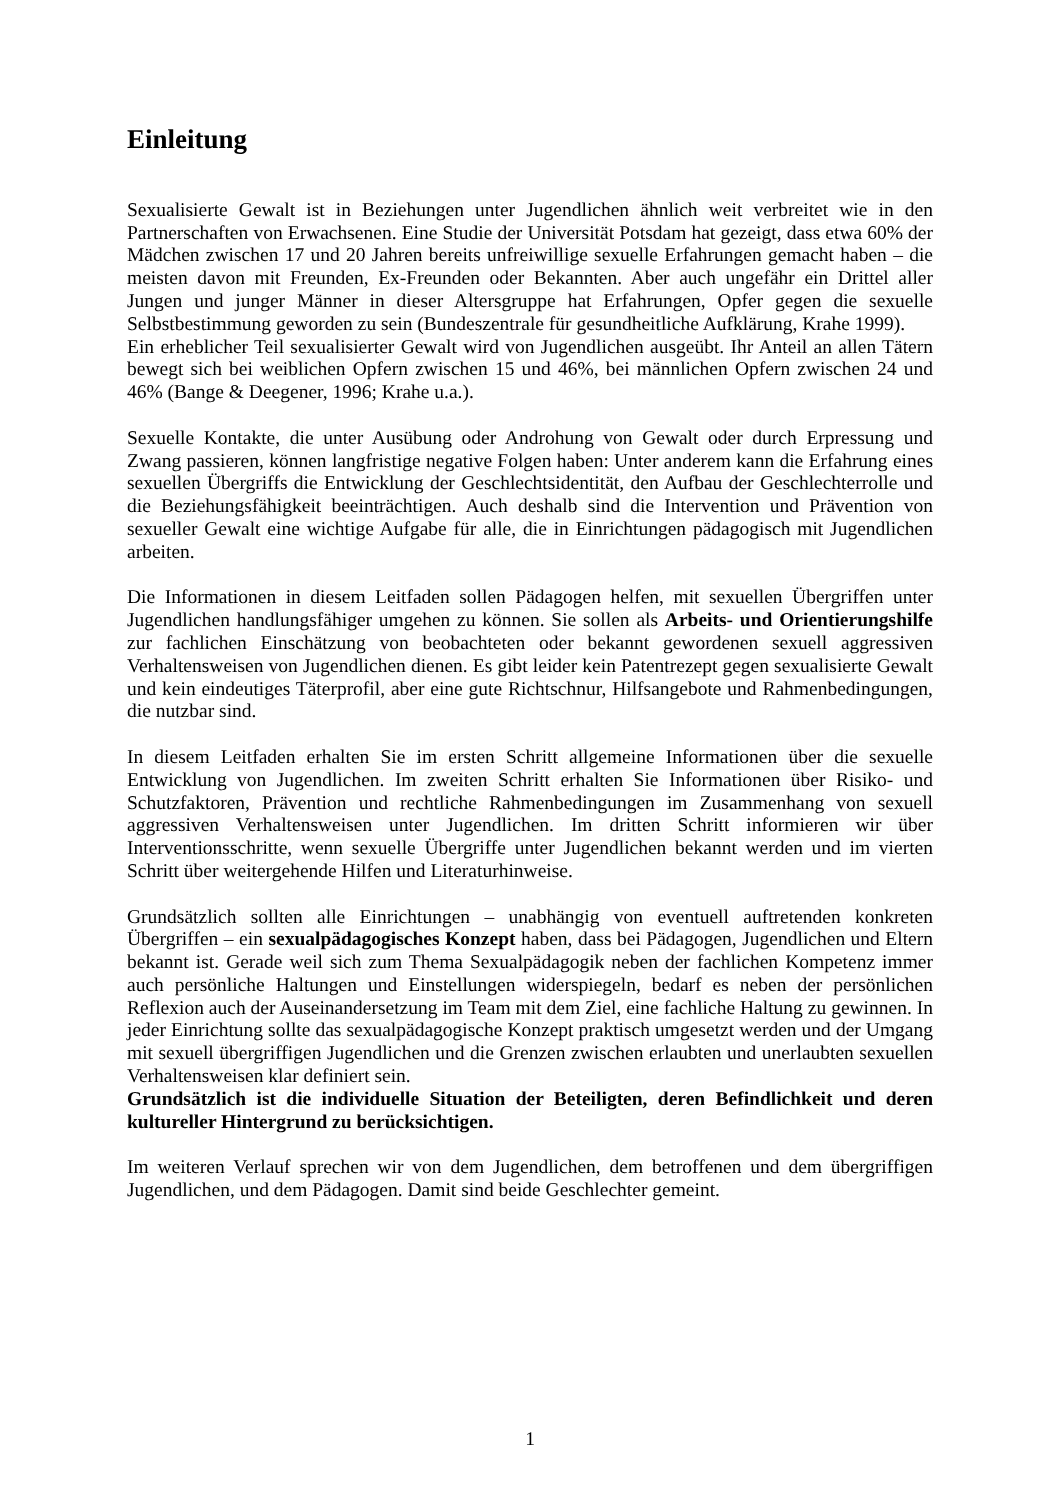Einleitung
Sexualisierte Gewalt ist in Beziehungen unter Jugendlichen ähnlich weit verbreitet wie in den Partnerschaften von Erwachsenen. Eine Studie der Universität Potsdam hat gezeigt, dass etwa 60% der Mädchen zwischen 17 und 20 Jahren bereits unfreiwillige sexuelle Erfahrungen gemacht haben – die meisten davon mit Freunden, Ex-Freunden oder Bekannten. Aber auch ungefähr ein Drittel aller Jungen und junger Männer in dieser Altersgruppe hat Erfahrungen, Opfer gegen die sexuelle Selbstbestimmung geworden zu sein (Bundeszentrale für gesundheitliche Aufklärung, Krahe 1999).
Ein erheblicher Teil sexualisierter Gewalt wird von Jugendlichen ausgeübt. Ihr Anteil an allen Tätern bewegt sich bei weiblichen Opfern zwischen 15 und 46%, bei männlichen Opfern zwischen 24 und 46% (Bange & Deegener, 1996; Krahe u.a.).
Sexuelle Kontakte, die unter Ausübung oder Androhung von Gewalt oder durch Erpressung und Zwang passieren, können langfristige negative Folgen haben: Unter anderem kann die Erfahrung eines sexuellen Übergriffs die Entwicklung der Geschlechtsidentität, den Aufbau der Geschlechterrolle und die Beziehungsfähigkeit beeinträchtigen. Auch deshalb sind die Intervention und Prävention von sexueller Gewalt eine wichtige Aufgabe für alle, die in Einrichtungen pädagogisch mit Jugendlichen arbeiten.
Die Informationen in diesem Leitfaden sollen Pädagogen helfen, mit sexuellen Übergriffen unter Jugendlichen handlungsfähiger umgehen zu können. Sie sollen als Arbeits- und Orientierungshilfe zur fachlichen Einschätzung von beobachteten oder bekannt gewordenen sexuell aggressiven Verhaltensweisen von Jugendlichen dienen. Es gibt leider kein Patentrezept gegen sexualisierte Gewalt und kein eindeutiges Täterprofil, aber eine gute Richtschnur, Hilfsangebote und Rahmenbedingungen, die nutzbar sind.
In diesem Leitfaden erhalten Sie im ersten Schritt allgemeine Informationen über die sexuelle Entwicklung von Jugendlichen. Im zweiten Schritt erhalten Sie Informationen über Risiko- und Schutzfaktoren, Prävention und rechtliche Rahmenbedingungen im Zusammenhang von sexuell aggressiven Verhaltensweisen unter Jugendlichen. Im dritten Schritt informieren wir über Interventionsschritte, wenn sexuelle Übergriffe unter Jugendlichen bekannt werden und im vierten Schritt über weitergehende Hilfen und Literaturhinweise.
Grundsätzlich sollten alle Einrichtungen – unabhängig von eventuell auftretenden konkreten Übergriffen – ein sexualpädagogisches Konzept haben, dass bei Pädagogen, Jugendlichen und Eltern bekannt ist. Gerade weil sich zum Thema Sexualpädagogik neben der fachlichen Kompetenz immer auch persönliche Haltungen und Einstellungen widerspiegeln, bedarf es neben der persönlichen Reflexion auch der Auseinandersetzung im Team mit dem Ziel, eine fachliche Haltung zu gewinnen. In jeder Einrichtung sollte das sexualpädagogische Konzept praktisch umgesetzt werden und der Umgang mit sexuell übergriffigen Jugendlichen und die Grenzen zwischen erlaubten und unerlaubten sexuellen Verhaltensweisen klar definiert sein.
Grundsätzlich ist die individuelle Situation der Beteiligten, deren Befindlichkeit und deren kultureller Hintergrund zu berücksichtigen.
Im weiteren Verlauf sprechen wir von dem Jugendlichen, dem betroffenen und dem übergriffigen Jugendlichen, und dem Pädagogen. Damit sind beide Geschlechter gemeint.
1